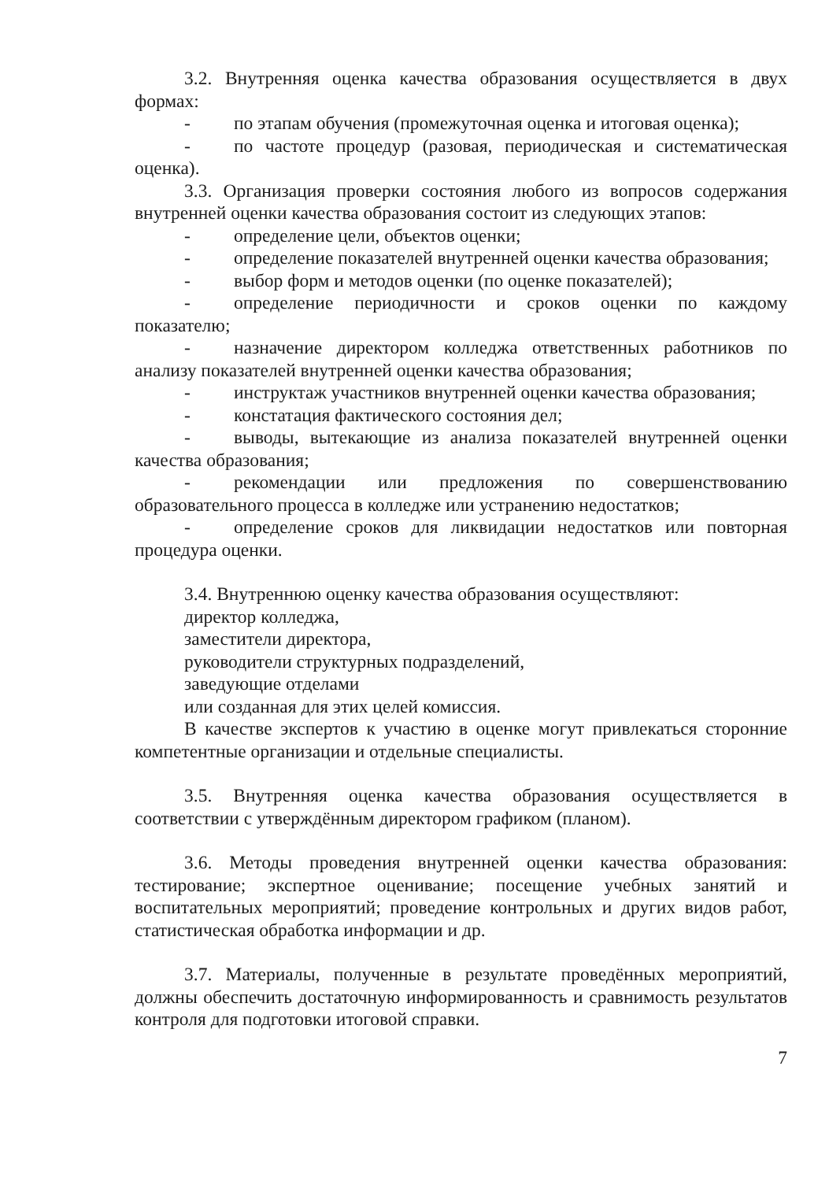3.2. Внутренняя оценка качества образования осуществляется в двух формах:
- по этапам обучения (промежуточная оценка и итоговая оценка);
- по частоте процедур (разовая, периодическая и систематическая оценка).
3.3. Организация проверки состояния любого из вопросов содержания внутренней оценки качества образования состоит из следующих этапов:
- определение цели, объектов оценки;
- определение показателей внутренней оценки качества образования;
- выбор форм и методов оценки (по оценке показателей);
- определение периодичности и сроков оценки по каждому показателю;
- назначение директором колледжа ответственных работников по анализу показателей внутренней оценки качества образования;
- инструктаж участников внутренней оценки качества образования;
- констатация фактического состояния дел;
- выводы, вытекающие из анализа показателей внутренней оценки качества образования;
- рекомендации или предложения по совершенствованию образовательного процесса в колледже или устранению недостатков;
- определение сроков для ликвидации недостатков или повторная процедура оценки.
3.4. Внутреннюю оценку качества образования осуществляют:
директор колледжа,
заместители директора,
руководители структурных подразделений,
заведующие отделами
или созданная для этих целей комиссия.
В качестве экспертов к участию в оценке могут привлекаться сторонние компетентные организации и отдельные специалисты.
3.5. Внутренняя оценка качества образования осуществляется в соответствии с утверждённым директором графиком (планом).
3.6. Методы проведения внутренней оценки качества образования: тестирование; экспертное оценивание; посещение учебных занятий и воспитательных мероприятий; проведение контрольных и других видов работ, статистическая обработка информации и др.
3.7. Материалы, полученные в результате проведённых мероприятий, должны обеспечить достаточную информированность и сравнимость результатов контроля для подготовки итоговой справки.
7